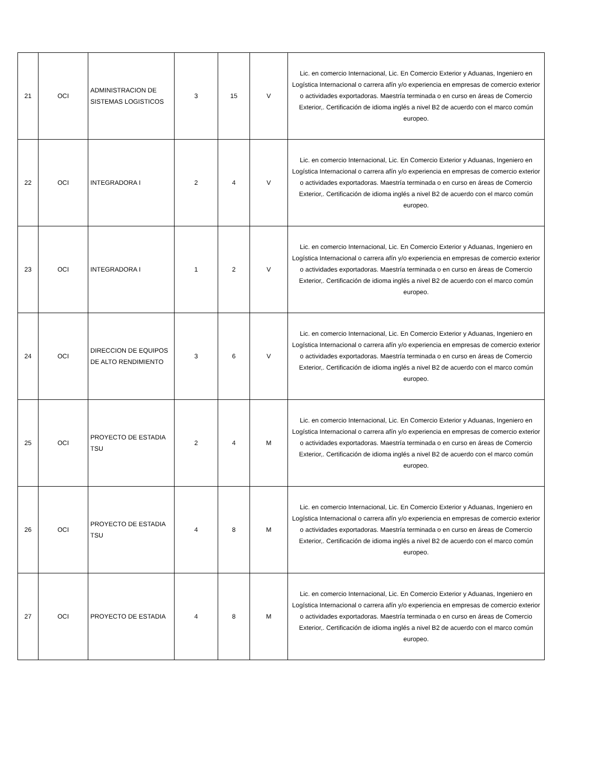| 21 | OCI | ADMINISTRACION DE SISTEMAS LOGISTICOS | 3 | 15 | V | Lic. en comercio Internacional, Lic. En Comercio Exterior y Aduanas, Ingeniero en Logística Internacional o carrera afín y/o experiencia en empresas de comercio exterior o actividades exportadoras. Maestría terminada o en curso en áreas de Comercio Exterior,. Certificación de idioma inglés a nivel B2 de acuerdo con el marco común europeo. |
| 22 | OCI | INTEGRADORA I | 2 | 4 | V | Lic. en comercio Internacional, Lic. En Comercio Exterior y Aduanas, Ingeniero en Logística Internacional o carrera afín y/o experiencia en empresas de comercio exterior o actividades exportadoras. Maestría terminada o en curso en áreas de Comercio Exterior,. Certificación de idioma inglés a nivel B2 de acuerdo con el marco común europeo. |
| 23 | OCI | INTEGRADORA I | 1 | 2 | V | Lic. en comercio Internacional, Lic. En Comercio Exterior y Aduanas, Ingeniero en Logística Internacional o carrera afín y/o experiencia en empresas de comercio exterior o actividades exportadoras. Maestría terminada o en curso en áreas de Comercio Exterior,. Certificación de idioma inglés a nivel B2 de acuerdo con el marco común europeo. |
| 24 | OCI | DIRECCION DE EQUIPOS DE ALTO RENDIMIENTO | 3 | 6 | V | Lic. en comercio Internacional, Lic. En Comercio Exterior y Aduanas, Ingeniero en Logística Internacional o carrera afín y/o experiencia en empresas de comercio exterior o actividades exportadoras. Maestría terminada o en curso en áreas de Comercio Exterior,. Certificación de idioma inglés a nivel B2 de acuerdo con el marco común europeo. |
| 25 | OCI | PROYECTO DE ESTADIA TSU | 2 | 4 | M | Lic. en comercio Internacional, Lic. En Comercio Exterior y Aduanas, Ingeniero en Logística Internacional o carrera afín y/o experiencia en empresas de comercio exterior o actividades exportadoras. Maestría terminada o en curso en áreas de Comercio Exterior,. Certificación de idioma inglés a nivel B2 de acuerdo con el marco común europeo. |
| 26 | OCI | PROYECTO DE ESTADIA TSU | 4 | 8 | M | Lic. en comercio Internacional, Lic. En Comercio Exterior y Aduanas, Ingeniero en Logística Internacional o carrera afín y/o experiencia en empresas de comercio exterior o actividades exportadoras. Maestría terminada o en curso en áreas de Comercio Exterior,. Certificación de idioma inglés a nivel B2 de acuerdo con el marco común europeo. |
| 27 | OCI | PROYECTO DE ESTADIA | 4 | 8 | M | Lic. en comercio Internacional, Lic. En Comercio Exterior y Aduanas, Ingeniero en Logística Internacional o carrera afín y/o experiencia en empresas de comercio exterior o actividades exportadoras. Maestría terminada o en curso en áreas de Comercio Exterior,. Certificación de idioma inglés a nivel B2 de acuerdo con el marco común europeo. |